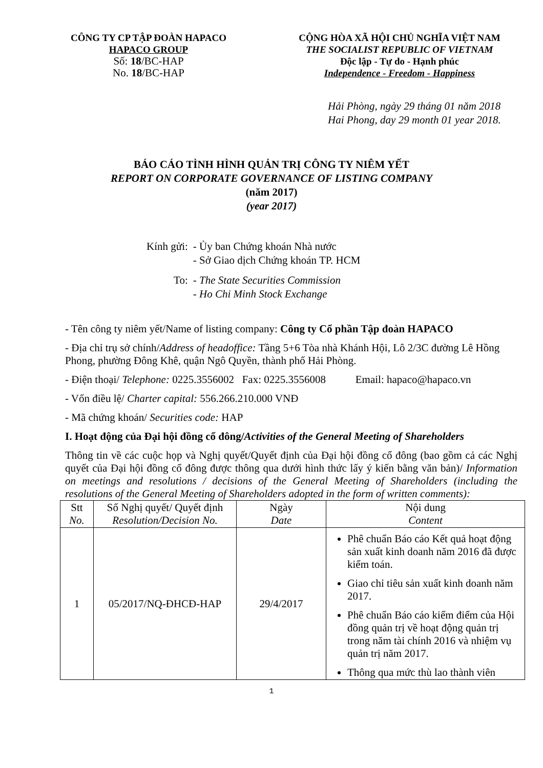CÔNG TY CP TẬP ĐOÀN HAPACO
HAPACO GROUP
Số: 18/BC-HAP
No. 18/BC-HAP
CỘNG HÒA XÃ HỘI CHỦ NGHĨA VIỆT NAM
THE SOCIALIST REPUBLIC OF VIETNAM
Độc lập - Tự do - Hạnh phúc
Independence - Freedom - Happiness
Hải Phòng, ngày 29 tháng 01 năm 2018
Hai Phong, day 29 month 01 year 2018.
BÁO CÁO TÌNH HÌNH QUẢN TRỊ CÔNG TY NIÊM YẾT
REPORT ON CORPORATE GOVERNANCE OF LISTING COMPANY
(năm 2017)
(year 2017)
| Kính gửi: | - Ủy ban Chứng khoán Nhà nước - Sở Giao dịch Chứng khoán TP. HCM |
| To: | - The State Securities Commission - Ho Chi Minh Stock Exchange |
- Tên công ty niêm yết/Name of listing company: Công ty Cổ phần Tập đoàn HAPACO
- Địa chỉ trụ sở chính/Address of headoffice: Tầng 5+6 Tòa nhà Khánh Hội, Lô 2/3C đường Lê Hồng Phong, phường Đông Khê, quận Ngô Quyền, thành phố Hải Phòng.
- Điện thoại/ Telephone: 0225.3556002 Fax: 0225.3556008 Email: hapaco@hapaco.vn
- Vốn điều lệ/ Charter capital: 556.266.210.000 VNĐ
- Mã chứng khoán/ Securities code: HAP
I. Hoạt động của Đại hội đồng cổ đông/Activities of the General Meeting of Shareholders
Thông tin về các cuộc họp và Nghị quyết/Quyết định của Đại hội đồng cổ đông (bao gồm cả các Nghị quyết của Đại hội đồng cổ đông được thông qua dưới hình thức lấy ý kiến bằng văn bản)/ Information on meetings and resolutions / decisions of the General Meeting of Shareholders (including the resolutions of the General Meeting of Shareholders adopted in the form of written comments):
| Stt No. | Số Nghị quyết/ Quyết định Resolution/Decision No. | Ngày Date | Nội dung Content |
| --- | --- | --- | --- |
| 1 | 05/2017/NQ-ĐHCĐ-HAP | 29/4/2017 | Phê chuẩn Báo cáo Kết quả hoạt động sản xuất kinh doanh năm 2016 đã được kiểm toán. Giao chỉ tiêu sản xuất kinh doanh năm 2017. Phê chuẩn Báo cáo kiểm điểm của Hội đồng quản trị về hoạt động quản trị trong năm tài chính 2016 và nhiệm vụ quản trị năm 2017. Thông qua mức thù lao thành viên |
1